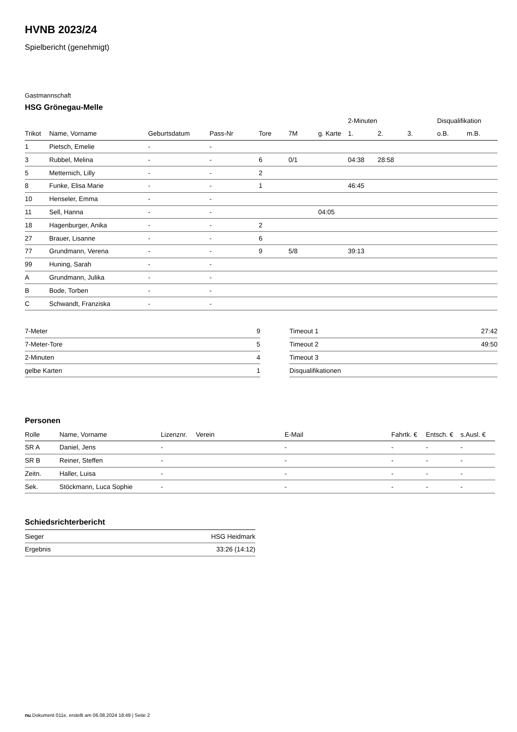HVNB 2023/24
Spielbericht (genehmigt)
Gastmannschaft
HSG Grönegau-Melle
| | | | | | | | 2-Minuten | | | Disqualifikation | |
| --- | --- | --- | --- | --- | --- | --- | --- | --- | --- | --- | --- |
| Trikot | Name, Vorname | Geburtsdatum | Pass-Nr | Tore | 7M | g. Karte | 1. | 2. | 3. | o.B. | m.B. |
| 1 | Pietsch, Emelie | - | - | | | | | | | | |
| 3 | Rubbel, Melina | - | - | 6 | 0/1 | | 04:38 | 28:58 | | | |
| 5 | Metternich, Lilly | - | - | 2 | | | | | | | |
| 8 | Funke, Elisa Marie | - | - | 1 | | | 46:45 | | | | |
| 10 | Henseler, Emma | - | - | | | | | | | | |
| 11 | Sell, Hanna | - | - | | | 04:05 | | | | | |
| 18 | Hagenburger, Anika | - | - | 2 | | | | | | | |
| 27 | Brauer, Lisanne | - | - | 6 | | | | | | | |
| 77 | Grundmann, Verena | - | - | 9 | 5/8 | | 39:13 | | | | |
| 99 | Huning, Sarah | - | - | | | | | | | | |
| A | Grundmann, Julika | - | - | | | | | | | | |
| B | Bode, Torben | - | - | | | | | | | | |
| C | Schwandt, Franziska | - | - | | | | | | | | |
| 7-Meter | 9 |
| 7-Meter-Tore | 5 |
| 2-Minuten | 4 |
| gelbe Karten | 1 |
| Timeout 1 | 27:42 |
| Timeout 2 | 49:50 |
| Timeout 3 | |
| Disqualifikationen | |
Personen
| Rolle | Name, Vorname | Lizenznr. | Verein | E-Mail | Fahrtk. € | Entsch. € | s.Ausl. € |
| --- | --- | --- | --- | --- | --- | --- | --- |
| SR A | Daniel, Jens | - | | - | - | - | - |
| SR B | Reiner, Steffen | - | | - | - | - | - |
| Zeitn. | Haller, Luisa | - | | - | - | - | - |
| Sek. | Stöckmann, Luca Sophie | - | | - | - | - | - |
Schiedsrichterbericht
| Sieger | HSG Heidmark |
| Ergebnis | 33:26 (14:12) |
nu.Dokument 011e, erstellt am 06.08.2024 18:49 | Seite 2